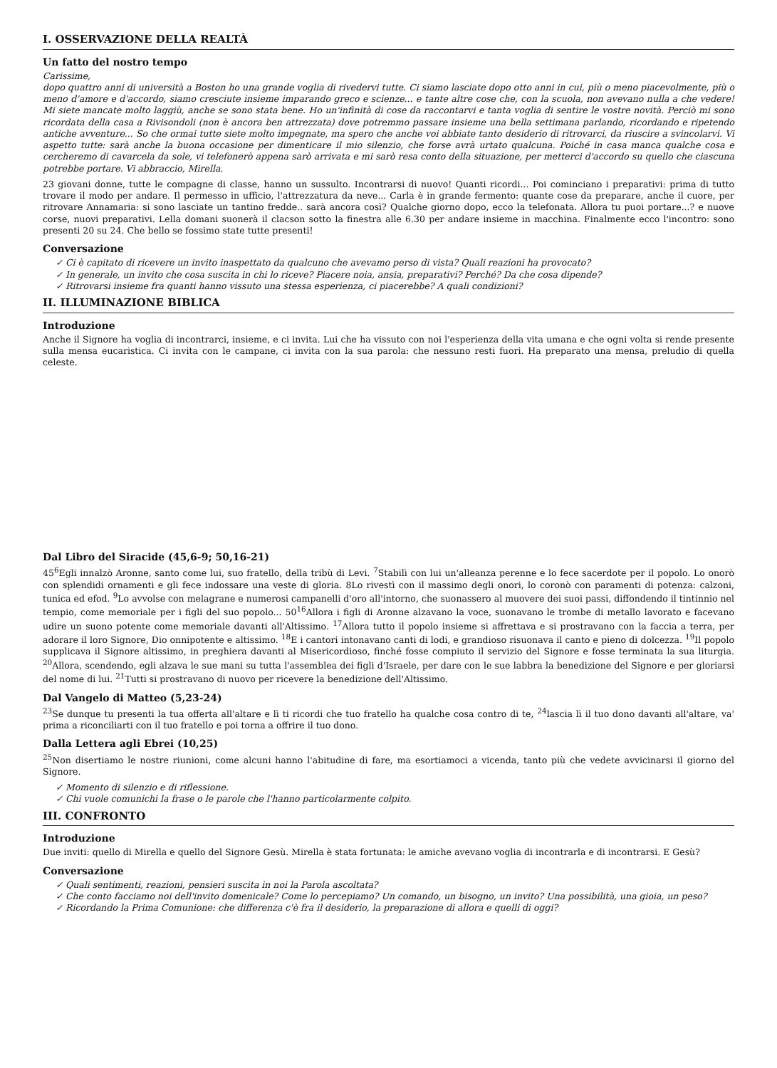I. OSSERVAZIONE DELLA REALTÀ
Un fatto del nostro tempo
Carissime,
dopo quattro anni di università a Boston ho una grande voglia di rivedervi tutte. Ci siamo lasciate dopo otto anni in cui, più o meno piacevolmente, più o meno d'amore e d'accordo, siamo cresciute insieme imparando greco e scienze... e tante altre cose che, con la scuola, non avevano nulla a che vedere! Mi siete mancate molto laggiù, anche se sono stata bene. Ho un'infinità di cose da raccontarvi e tanta voglia di sentire le vostre novità. Perciò mi sono ricordata della casa a Rivisondoli (non è ancora ben attrezzata) dove potremmo passare insieme una bella settimana parlando, ricordando e ripetendo antiche avventure... So che ormai tutte siete molto impegnate, ma spero che anche voi abbiate tanto desiderio di ritrovarci, da riuscire a svincolarvi. Vi aspetto tutte: sarà anche la buona occasione per dimenticare il mio silenzio, che forse avrà urtato qualcuna. Poiché in casa manca qualche cosa e cercheremo di cavarcela da sole, vi telefonerò appena sarò arrivata e mi sarò resa conto della situazione, per metterci d'accordo su quello che ciascuna potrebbe portare. Vi abbraccio, Mirella.
23 giovani donne, tutte le compagne di classe, hanno un sussulto. Incontrarsi di nuovo! Quanti ricordi... Poi cominciano i preparativi: prima di tutto trovare il modo per andare. Il permesso in ufficio, l'attrezzatura da neve... Carla è in grande fermento: quante cose da preparare, anche il cuore, per ritrovare Annamaria: si sono lasciate un tantino fredde.. sarà ancora così? Qualche giorno dopo, ecco la telefonata. Allora tu puoi portare...? e nuove corse, nuovi preparativi. Lella domani suonerà il clacson sotto la finestra alle 6.30 per andare insieme in macchina. Finalmente ecco l'incontro: sono presenti 20 su 24. Che bello se fossimo state tutte presenti!
Conversazione
✓ Ci è capitato di ricevere un invito inaspettato da qualcuno che avevamo perso di vista? Quali reazioni ha provocato?
✓ In generale, un invito che cosa suscita in chi lo riceve? Piacere noia, ansia, preparativi? Perché? Da che cosa dipende?
✓ Ritrovarsi insieme fra quanti hanno vissuto una stessa esperienza, ci piacerebbe? A quali condizioni?
II. ILLUMINAZIONE BIBLICA
Introduzione
Anche il Signore ha voglia di incontrarci, insieme, e ci invita. Lui che ha vissuto con noi l'esperienza della vita umana e che ogni volta si rende presente sulla mensa eucaristica. Ci invita con le campane, ci invita con la sua parola: che nessuno resti fuori. Ha preparato una mensa, preludio di quella celeste.
Dal Libro del Siracide (45,6-9; 50,16-21)
45<sup>6</sup>Egli innalzò Aronne, santo come lui, suo fratello, della tribù di Levi. <sup>7</sup>Stabilì con lui un'alleanza perenne e lo fece sacerdote per il popolo. Lo onorò con splendidi ornamenti e gli fece indossare una veste di gloria. 8Lo rivestì con il massimo degli onori, lo coronò con paramenti di potenza: calzoni, tunica ed efod. <sup>9</sup>Lo avvolse con melagrane e numerosi campanelli d'oro all'intorno, che suonassero al muovere dei suoi passi, diffondendo il tintinnio nel tempio, come memoriale per i figli del suo popolo... 50<sup>16</sup>Allora i figli di Aronne alzavano la voce, suonavano le trombe di metallo lavorato e facevano udire un suono potente come memoriale davanti all'Altissimo. <sup>17</sup>Allora tutto il popolo insieme si affrettava e si prostravano con la faccia a terra, per adorare il loro Signore, Dio onnipotente e altissimo. <sup>18</sup>E i cantori intonavano canti di lodi, e grandioso risuonava il canto e pieno di dolcezza. <sup>19</sup>Il popolo supplicava il Signore altissimo, in preghiera davanti al Misericordioso, finché fosse compiuto il servizio del Signore e fosse terminata la sua liturgia. <sup>20</sup>Allora, scendendo, egli alzava le sue mani su tutta l'assemblea dei figli d'Israele, per dare con le sue labbra la benedizione del Signore e per gloriarsi del nome di lui. <sup>21</sup>Tutti si prostravano di nuovo per ricevere la benedizione dell'Altissimo.
Dal Vangelo di Matteo (5,23-24)
<sup>23</sup> Se dunque tu presenti la tua offerta all'altare e lì ti ricordi che tuo fratello ha qualche cosa contro di te, <sup>24</sup>lascia lì il tuo dono davanti all'altare, va' prima a riconciliarti con il tuo fratello e poi torna a offrire il tuo dono.
Dalla Lettera agli Ebrei (10,25)
<sup>25</sup> Non disertiamo le nostre riunioni, come alcuni hanno l'abitudine di fare, ma esortiamoci a vicenda, tanto più che vedete avvicinarsi il giorno del Signore.
✓ Momento di silenzio e di riflessione.
✓ Chi vuole comunichi la frase o le parole che l'hanno particolarmente colpito.
III. CONFRONTO
Introduzione
Due inviti: quello di Mirella e quello del Signore Gesù. Mirella è stata fortunata: le amiche avevano voglia di incontrarla e di incontrarsi. E Gesù?
Conversazione
✓ Quali sentimenti, reazioni, pensieri suscita in noi la Parola ascoltata?
✓ Che conto facciamo noi dell'invito domenicale? Come lo percepiamo? Un comando, un bisogno, un invito? Una possibilità, una gioia, un peso?
✓ Ricordando la Prima Comunione: che differenza c'è fra il desiderio, la preparazione di allora e quelli di oggi?